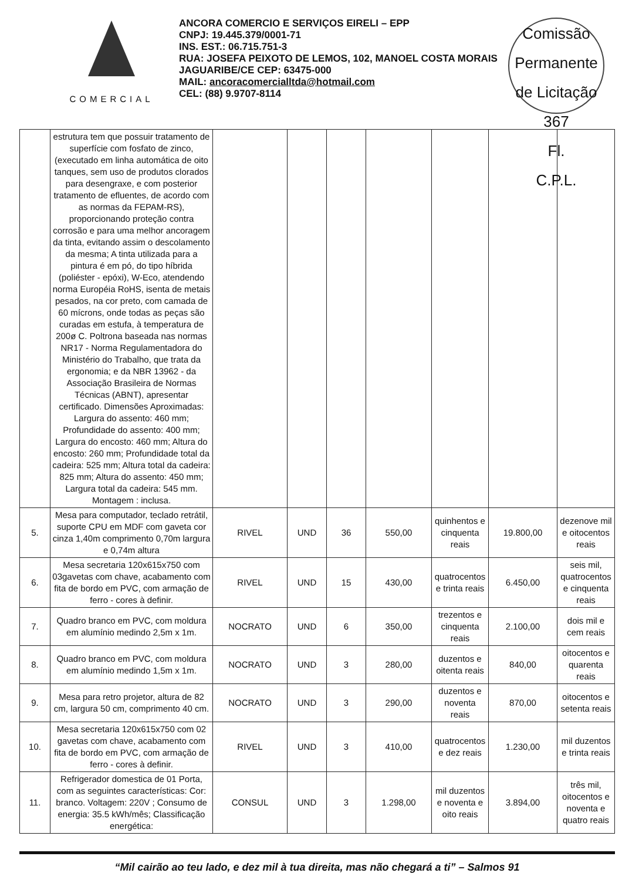COMERCIAL
ANCORA COMERCIO E SERVIÇOS EIRELI – EPP
CNPJ: 19.445.379/0001-71
INS. EST.: 06.715.751-3
RUA: JOSEFA PEIXOTO DE LEMOS, 102, MANOEL COSTA MORAIS
JAGUARIBE/CE CEP: 63475-000
MAIL: ancoracomercialltda@hotmail.com
CEL: (88) 9.9707-8114
Comissão Permanente de Licitação
367
Fl.
C.P.L.
| | estrutura tem que possuir tratamento de superfície com fosfato de zinco, (executado em linha automática de oito tanques, sem uso de produtos clorados para desengraxe, e com posterior tratamento de efluentes, de acordo com as normas da FEPAM-RS), proporcionando proteção contra corrosão e para uma melhor ancoragem da tinta, evitando assim o descolamento da mesma; A tinta utilizada para a pintura é em pó, do tipo híbrida (poliéster - epóxi), W-Eco, atendendo norma Européia RoHS, isenta de metais pesados, na cor preto, com camada de 60 mícrons, onde todas as peças são curadas em estufa, à temperatura de 200ø C. Poltrona baseada nas normas NR17 - Norma Regulamentadora do Ministério do Trabalho, que trata da ergonomia; e da NBR 13962 - da Associação Brasileira de Normas Técnicas (ABNT), apresentar certificado. Dimensões Aproximadas: Largura do assento: 460 mm; Profundidade do assento: 400 mm; Largura do encosto: 460 mm; Altura do encosto: 260 mm; Profundidade total da cadeira: 525 mm; Altura total da cadeira: 825 mm; Altura do assento: 450 mm; Largura total da cadeira: 545 mm. Montagem : inclusa. | | | | | | | |
| 5. | Mesa para computador, teclado retrátil, suporte CPU em MDF com gaveta cor cinza 1,40m comprimento 0,70m largura e 0,74m altura | RIVEL | UND | 36 | 550,00 | quinhentos e cinquenta reais | 19.800,00 | dezenove mil e oitocentos reais |
| 6. | Mesa secretaria 120x615x750 com 03gavetas com chave, acabamento com fita de bordo em PVC, com armação de ferro - cores à definir. | RIVEL | UND | 15 | 430,00 | quatrocentos e trinta reais | 6.450,00 | seis mil, quatrocentos e cinquenta reais |
| 7. | Quadro branco em PVC, com moldura em alumínio medindo 2,5m x 1m. | NOCRATO | UND | 6 | 350,00 | trezentos e cinquenta reais | 2.100,00 | dois mil e cem reais |
| 8. | Quadro branco em PVC, com moldura em alumínio medindo 1,5m x 1m. | NOCRATO | UND | 3 | 280,00 | duzentos e oitenta reais | 840,00 | oitocentos e quarenta reais |
| 9. | Mesa para retro projetor, altura de 82 cm, largura 50 cm, comprimento 40 cm. | NOCRATO | UND | 3 | 290,00 | duzentos e noventa reais | 870,00 | oitocentos e setenta reais |
| 10. | Mesa secretaria 120x615x750 com 02 gavetas com chave, acabamento com fita de bordo em PVC, com armação de ferro - cores à definir. | RIVEL | UND | 3 | 410,00 | quatrocentos e dez reais | 1.230,00 | mil duzentos e trinta reais |
| 11. | Refrigerador domestica de 01 Porta, com as seguintes características: Cor: branco. Voltagem: 220V ; Consumo de energia: 35.5 kWh/mês; Classificação energética: | CONSUL | UND | 3 | 1.298,00 | mil duzentos e noventa e oito reais | 3.894,00 | três mil, oitocentos e noventa e quatro reais |
“Mil cairão ao teu lado, e dez mil à tua direita, mas não chegará a ti” – Salmos 91